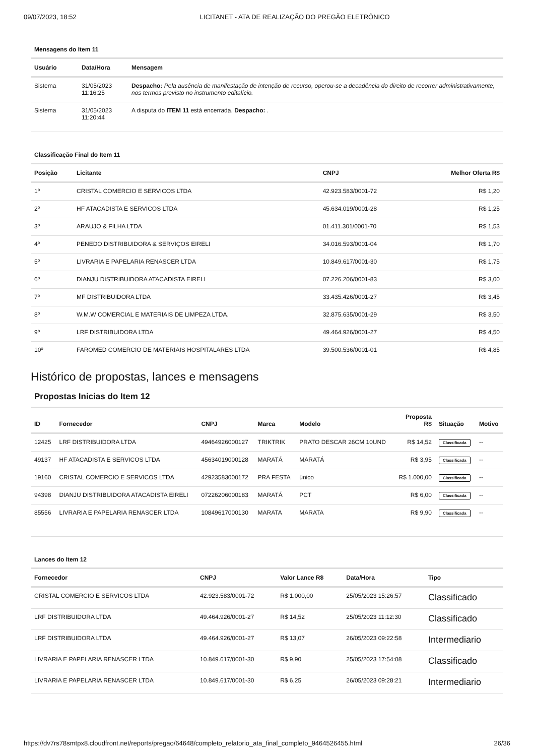09/07/2023, 18:52 LICITANET - ATA DE REALIZAÇÃO DO PREGÃO ELETRÔNICO
Mensagens do Item 11
| Usuário | Data/Hora | Mensagem |
| --- | --- | --- |
| Sistema | 31/05/2023 11:16:25 | Despacho: Pela ausência de manifestação de intenção de recurso, operou-se a decadência do direito de recorrer administrativamente, nos termos previsto no instrumento editalício. |
| Sistema | 31/05/2023 11:20:44 | A disputa do ITEM 11 está encerrada. Despacho: . |
Classificação Final do Item 11
| Posição | Licitante | CNPJ | Melhor Oferta R$ |
| --- | --- | --- | --- |
| 1º | CRISTAL COMERCIO E SERVICOS LTDA | 42.923.583/0001-72 | R$ 1,20 |
| 2º | HF ATACADISTA E SERVICOS LTDA | 45.634.019/0001-28 | R$ 1,25 |
| 3º | ARAUJO & FILHA LTDA | 01.411.301/0001-70 | R$ 1,53 |
| 4º | PENEDO DISTRIBUIDORA & SERVIÇOS EIRELI | 34.016.593/0001-04 | R$ 1,70 |
| 5º | LIVRARIA E PAPELARIA RENASCER LTDA | 10.849.617/0001-30 | R$ 1,75 |
| 6º | DIANJU DISTRIBUIDORA ATACADISTA EIRELI | 07.226.206/0001-83 | R$ 3,00 |
| 7º | MF DISTRIBUIDORA LTDA | 33.435.426/0001-27 | R$ 3,45 |
| 8º | W.M.W COMERCIAL E MATERIAIS DE LIMPEZA LTDA. | 32.875.635/0001-29 | R$ 3,50 |
| 9º | LRF DISTRIBUIDORA LTDA | 49.464.926/0001-27 | R$ 4,50 |
| 10º | FAROMED COMERCIO DE MATERIAIS HOSPITALARES LTDA | 39.500.536/0001-01 | R$ 4,85 |
Histórico de propostas, lances e mensagens
Propostas Inicias do Item 12
| ID | Fornecedor | CNPJ | Marca | Modelo | Proposta R$ | Situação | Motivo |
| --- | --- | --- | --- | --- | --- | --- | --- |
| 12425 | LRF DISTRIBUIDORA LTDA | 49464926000127 | TRIKTRIK | PRATO DESCAR 26CM 10UND | R$ 14,52 | Classificada | -- |
| 49137 | HF ATACADISTA E SERVICOS LTDA | 45634019000128 | MARATÁ | MARATÁ | R$ 3,95 | Classificada | -- |
| 19160 | CRISTAL COMERCIO E SERVICOS LTDA | 42923583000172 | PRA FESTA | único | R$ 1.000,00 | Classificada | -- |
| 94398 | DIANJU DISTRIBUIDORA ATACADISTA EIRELI | 07226206000183 | MARATÁ | PCT | R$ 6,00 | Classificada | -- |
| 85556 | LIVRARIA E PAPELARIA RENASCER LTDA | 10849617000130 | MARATA | MARATA | R$ 9,90 | Classificada | -- |
Lances do Item 12
| Fornecedor | CNPJ | Valor Lance R$ | Data/Hora | Tipo |
| --- | --- | --- | --- | --- |
| CRISTAL COMERCIO E SERVICOS LTDA | 42.923.583/0001-72 | R$ 1.000,00 | 25/05/2023 15:26:57 | Classificado |
| LRF DISTRIBUIDORA LTDA | 49.464.926/0001-27 | R$ 14,52 | 25/05/2023 11:12:30 | Classificado |
| LRF DISTRIBUIDORA LTDA | 49.464.926/0001-27 | R$ 13,07 | 26/05/2023 09:22:58 | Intermediario |
| LIVRARIA E PAPELARIA RENASCER LTDA | 10.849.617/0001-30 | R$ 9,90 | 25/05/2023 17:54:08 | Classificado |
| LIVRARIA E PAPELARIA RENASCER LTDA | 10.849.617/0001-30 | R$ 6,25 | 26/05/2023 09:28:21 | Intermediario |
https://dv7rs78smtpx8.cloudfront.net/reports/pregao/64648/completo_relatorio_ata_final_completo_9464526455.html 26/36